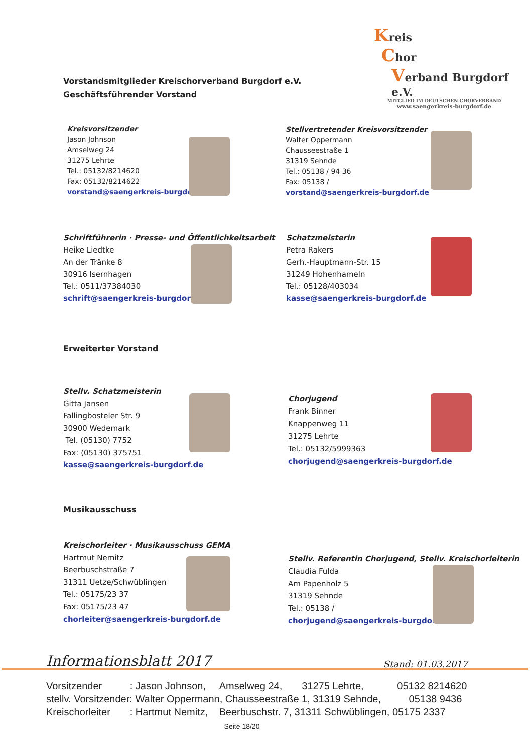Kreis
Chor
Verband Burgdorf e.V.
MITGLIED IM DEUTSCHEN CHORVERBAND
www.saengerkreis-burgdorf.de
Vorstandsmitglieder Kreischorverband Burgdorf e.V.
Geschäftsführender Vorstand
Kreisvorsitzender
Jason Johnson
Amselweg 24
31275 Lehrte
Tel.: 05132/8214620
Fax: 05132/8214622
vorstand@saengerkreis-burgdorf.de
Stellvertretender Kreisvorsitzender
Walter Oppermann
Chausseestraße 1
31319 Sehnde
Tel.: 05138 / 94 36
Fax: 05138 /
vorstand@saengerkreis-burgdorf.de
Schriftführerin · Presse- und Öffentlichkeitsarbeit
Heike Liedtke
An der Tränke 8
30916 Isernhagen
Tel.: 0511/37384030
schrift@saengerkreis-burgdorf.de
Schatzmeisterin
Petra Rakers
Gerh.-Hauptmann-Str. 15
31249 Hohenhameln
Tel.: 05128/403034
kasse@saengerkreis-burgdorf.de
Erweiterter Vorstand
Stellv. Schatzmeisterin
Gitta Jansen
Fallingbosteler Str. 9
30900 Wedemark
Tel. (05130) 7752
Fax: (05130) 375751
kasse@saengerkreis-burgdorf.de
Chorjugend
Frank Binner
Knappenweg 11
31275 Lehrte
Tel.: 05132/5999363
chorjugend@saengerkreis-burgdorf.de
Musikausschuss
Kreischorleiter · Musikausschuss GEMA
Hartmut Nemitz
Beerbuschstraße 7
31311 Uetze/Schwüblingen
Tel.: 05175/23 37
Fax: 05175/23 47
chorleiter@saengerkreis-burgdorf.de
Stellv. Referentin Chorjugend, Stellv. Kreischorleiterin
Claudia Fulda
Am Papenholz 5
31319 Sehnde
Tel.: 05138 /
chorjugend@saengerkreis-burgdorf.de
Informationsblatt 2017 Stand: 01.03.2017
Vorsitzender : Jason Johnson, Amselweg 24, 31275 Lehrte, 05132 8214620 stellv. Vorsitzender: Walter Oppermann, Chausseestraße 1, 31319 Sehnde, 05138 9436 Kreischorleiter : Hartmut Nemitz, Beerbuschstr. 7, 31311 Schwüblingen, 05175 2337
Seite 18/20